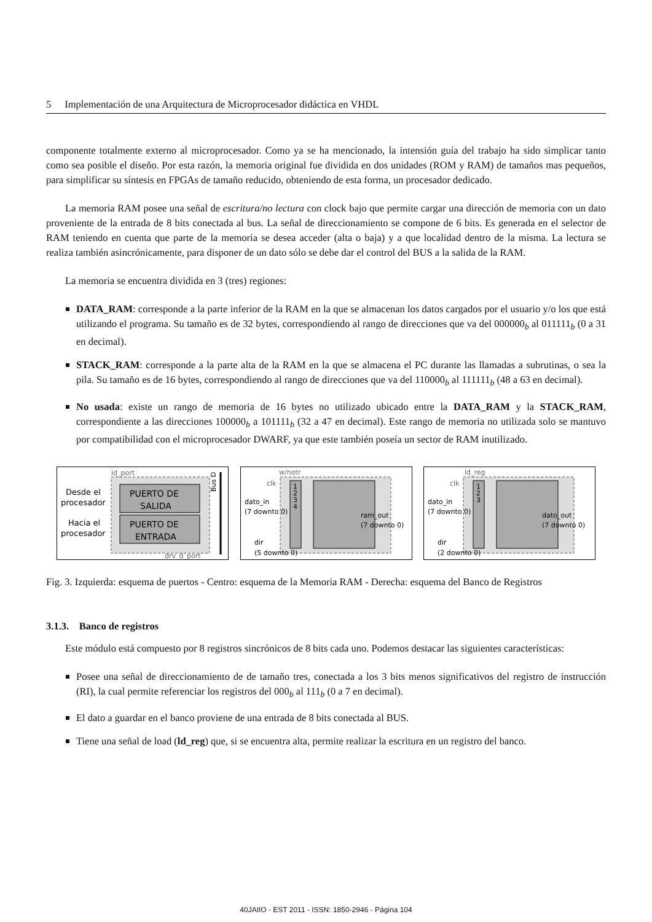5 Implementación de una Arquitectura de Microprocesador didáctica en VHDL
componente totalmente externo al microprocesador. Como ya se ha mencionado, la intensión guía del trabajo ha sido simplicar tanto como sea posible el diseño. Por esta razón, la memoria original fue dividida en dos unidades (ROM y RAM) de tamaños mas pequeños, para simplificar su síntesis en FPGAs de tamaño reducido, obteniendo de esta forma, un procesador dedicado.
La memoria RAM posee una señal de escritura/no lectura con clock bajo que permite cargar una dirección de memoria con un dato proveniente de la entrada de 8 bits conectada al bus. La señal de direccionamiento se compone de 6 bits. Es generada en el selector de RAM teniendo en cuenta que parte de la memoria se desea acceder (alta o baja) y a que localidad dentro de la misma. La lectura se realiza también asincrónicamente, para disponer de un dato sólo se debe dar el control del BUS a la salida de la RAM.
La memoria se encuentra dividida en 3 (tres) regiones:
DATA_RAM: corresponde a la parte inferior de la RAM en la que se almacenan los datos cargados por el usuario y/o los que está utilizando el programa. Su tamaño es de 32 bytes, correspondiendo al rango de direcciones que va del 000000<sub>b</sub> al 011111<sub>b</sub> (0 a 31 en decimal).
STACK_RAM: corresponde a la parte alta de la RAM en la que se almacena el PC durante las llamadas a subrutinas, o sea la pila. Su tamaño es de 16 bytes, correspondiendo al rango de direcciones que va del 110000<sub>b</sub> al 111111<sub>b</sub> (48 a 63 en decimal).
No usada: existe un rango de memoria de 16 bytes no utilizado ubicado entre la DATA_RAM y la STACK_RAM, correspondiente a las direcciones 100000<sub>b</sub> a 101111<sub>b</sub> (32 a 47 en decimal). Este rango de memoria no utilizada solo se mantuvo por compatibilidad con el microprocesador DWARF, ya que este también poseía un sector de RAM inutilizado.
id_port
PUERTO DE
SALIDA
PUERTO DE
ENTRADA
Desde el
procesador
Hacia el
procesador
drv_d_port
Bus D
w/notr
clk
1
2
3
4
dato_in
(7 downto 0)
ram_out
(7 downto 0)
dir
(5 downto 0)
ld_reg
clk
1
2
3
dato_in
(7 downto 0)
dato_out
(7 downto 0)
dir
(2 downto 0)
Fig. 3. Izquierda: esquema de puertos - Centro: esquema de la Memoria RAM - Derecha: esquema del Banco de Registros
3.1.3. Banco de registros
Este módulo está compuesto por 8 registros sincrónicos de 8 bits cada uno. Podemos destacar las siguientes características:
Posee una señal de direccionamiento de de tamaño tres, conectada a los 3 bits menos significativos del registro de instrucción (RI), la cual permite referenciar los registros del 000<sub>b</sub> al 111<sub>b</sub> (0 a 7 en decimal).
El dato a guardar en el banco proviene de una entrada de 8 bits conectada al BUS.
Tiene una señal de load (ld_reg) que, si se encuentra alta, permite realizar la escritura en un registro del banco.
40JAIIO - EST 2011 - ISSN: 1850-2946 - Página 104